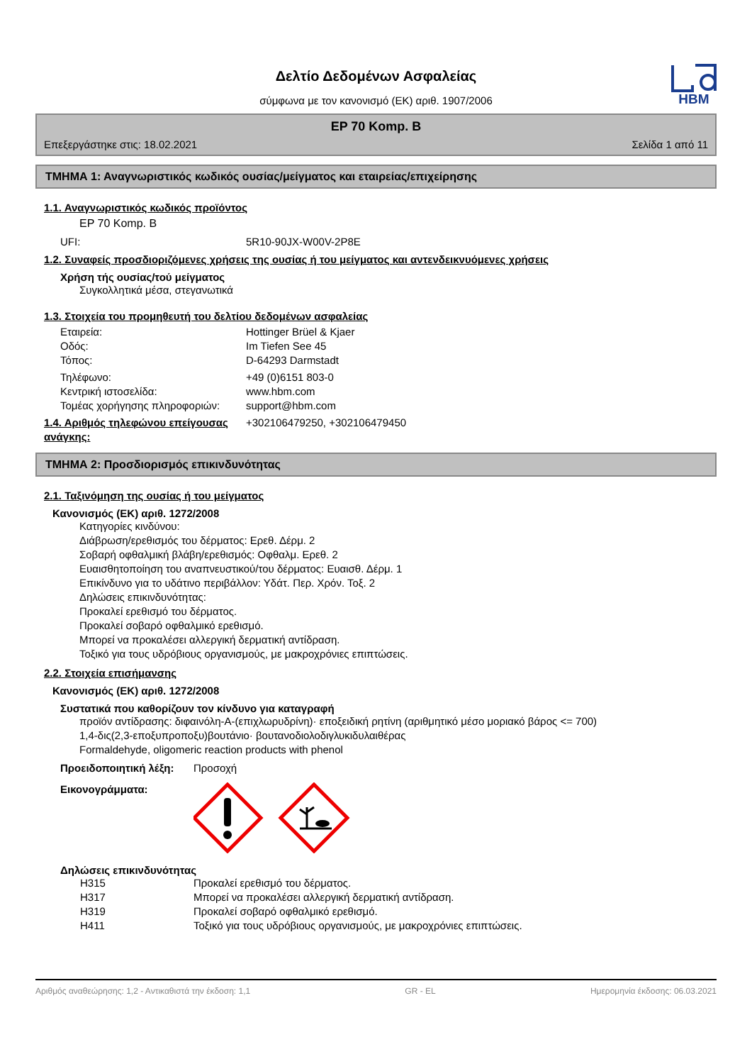HBM
Δελτίο Δεδομένων Ασφαλείας
σύμφωνα με τον κανονισμό (ΕΚ) αριθ. 1907/2006
EP 70 Komp. B
Επεξεργάστηκε στις: 18.02.2021 Σελίδα 1 από 11
ΤΜΗΜΑ 1: Αναγνωριστικός κωδικός ουσίας/μείγματος και εταιρείας/επιχείρησης
1.1. Αναγνωριστικός κωδικός προϊόντος
EP 70 Komp. B
UFI: 5R10-90JX-W00V-2P8E
1.2. Συναφείς προσδιοριζόμενες χρήσεις της ουσίας ή του μείγματος και αντενδεικνυόμενες χρήσεις
Χρήση τής ουσίας/τού μείγματος
Συγκολλητικά μέσα, στεγανωτικά
1.3. Στοιχεία του προμηθευτή του δελτίου δεδομένων ασφαλείας
Εταιρεία: Hottinger Brüel & Kjaer
Οδός: Im Tiefen See 45
Τόπος: D-64293 Darmstadt
Τηλέφωνο: +49 (0)6151 803-0
Κεντρική ιστοσελίδα: www.hbm.com
Τομέας χορήγησης πληροφοριών: support@hbm.com
1.4. Αριθμός τηλεφώνου επείγουσας ανάγκης: +302106479250, +302106479450
ΤΜΗΜΑ 2: Προσδιορισμός επικινδυνότητας
2.1. Ταξινόμηση της ουσίας ή του μείγματος
Κανονισμός (ΕΚ) αριθ. 1272/2008
Κατηγορίες κινδύνου:
Διάβρωση/ερεθισμός του δέρματος: Ερεθ. Δέρμ. 2
Σοβαρή οφθαλμική βλάβη/ερεθισμός: Οφθαλμ. Ερεθ. 2
Ευαισθητοποίηση του αναπνευστικού/του δέρματος: Ευαισθ. Δέρμ. 1
Επικίνδυνο για το υδάτινο περιβάλλον: Υδάτ. Περ. Χρόν. Τοξ. 2
Δηλώσεις επικινδυνότητας:
Προκαλεί ερεθισμό του δέρματος.
Προκαλεί σοβαρό οφθαλμικό ερεθισμό.
Μπορεί να προκαλέσει αλλεργική δερματική αντίδραση.
Τοξικό για τους υδρόβιους οργανισμούς, με μακροχρόνιες επιπτώσεις.
2.2. Στοιχεία επισήμανσης
Κανονισμός (ΕΚ) αριθ. 1272/2008
Συστατικά που καθορίζουν τον κίνδυνο για καταγραφή
προϊόν αντίδρασης: διφαινόλη-Α-(επιχλωρυδρίνη)· εποξειδική ρητίνη (αριθμητικό μέσο μοριακό βάρος <= 700)
1,4-δις(2,3-εποξυπροποξυ)βουτάνιο· βουτανοδιολοδιγλυκιδυλαιθέρας
Formaldehyde, oligomeric reaction products with phenol
Προειδοποιητική λέξη: Προσοχή
Εικονογράμματα:
Δηλώσεις επικινδυνότητας
H315 Προκαλεί ερεθισμό του δέρματος.
H317 Μπορεί να προκαλέσει αλλεργική δερματική αντίδραση.
H319 Προκαλεί σοβαρό οφθαλμικό ερεθισμό.
H411 Τοξικό για τους υδρόβιους οργανισμούς, με μακροχρόνιες επιπτώσεις.
Αριθμός αναθεώρησης: 1,2 - Αντικαθιστά την έκδοση: 1,1 GR - EL Ημερομηνία έκδοσης: 06.03.2021